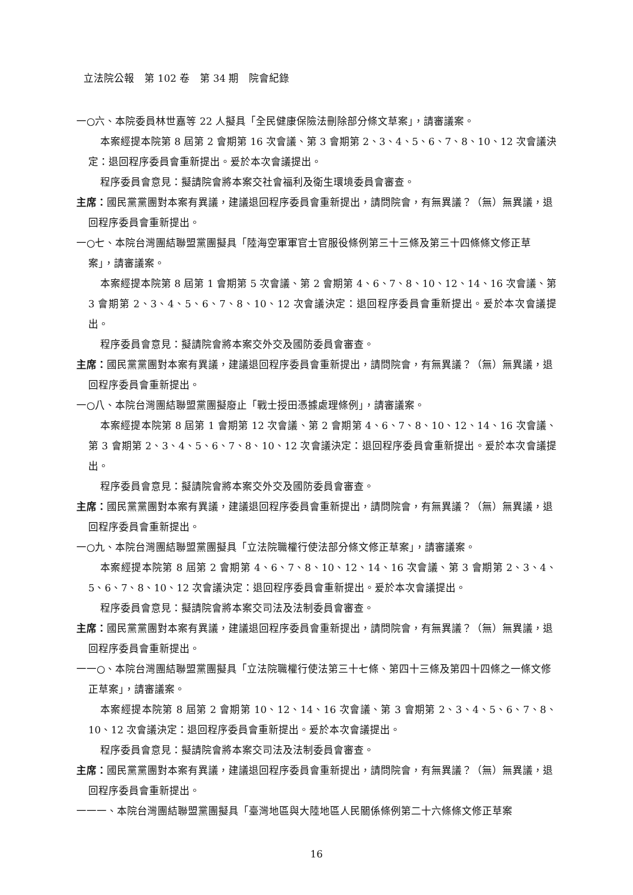立法院公報　第 102 卷　第 34 期　院會紀錄
一○六、本院委員林世嘉等 22 人擬具「全民健康保險法刪除部分條文草案」，請審議案。
本案經提本院第 8 屆第 2 會期第 16 次會議、第 3 會期第 2、3、4、5、6、7、8、10、12 次會議決定：退回程序委員會重新提出。爰於本次會議提出。
程序委員會意見：擬請院會將本案交社會福利及衛生環境委員會審查。
主席：國民黨黨團對本案有異議，建議退回程序委員會重新提出，請問院會，有無異議？（無）無異議，退回程序委員會重新提出。
一○七、本院台灣團結聯盟黨團擬具「陸海空軍軍官士官服役條例第三十三條及第三十四條條文修正草案」，請審議案。
本案經提本院第 8 屆第 1 會期第 5 次會議、第 2 會期第 4、6、7、8、10、12、14、16 次會議、第 3 會期第 2、3、4、5、6、7、8、10、12 次會議決定：退回程序委員會重新提出。爰於本次會議提出。
程序委員會意見：擬請院會將本案交外交及國防委員會審查。
主席：國民黨黨團對本案有異議，建議退回程序委員會重新提出，請問院會，有無異議？（無）無異議，退回程序委員會重新提出。
一○八、本院台灣團結聯盟黨團擬廢止「戰士授田憑據處理條例」，請審議案。
本案經提本院第 8 屆第 1 會期第 12 次會議、第 2 會期第 4、6、7、8、10、12、14、16 次會議、第 3 會期第 2、3、4、5、6、7、8、10、12 次會議決定：退回程序委員會重新提出。爰於本次會議提出。
程序委員會意見：擬請院會將本案交外交及國防委員會審查。
主席：國民黨黨團對本案有異議，建議退回程序委員會重新提出，請問院會，有無異議？（無）無異議，退回程序委員會重新提出。
一○九、本院台灣團結聯盟黨團擬具「立法院職權行使法部分條文修正草案」，請審議案。
本案經提本院第 8 屆第 2 會期第 4、6、7、8、10、12、14、16 次會議、第 3 會期第 2、3、4、5、6、7、8、10、12 次會議決定：退回程序委員會重新提出。爰於本次會議提出。
程序委員會意見：擬請院會將本案交司法及法制委員會審查。
主席：國民黨黨團對本案有異議，建議退回程序委員會重新提出，請問院會，有無異議？（無）無異議，退回程序委員會重新提出。
一一○、本院台灣團結聯盟黨團擬具「立法院職權行使法第三十七條、第四十三條及第四十四條之一條文修正草案」，請審議案。
本案經提本院第 8 屆第 2 會期第 10、12、14、16 次會議、第 3 會期第 2、3、4、5、6、7、8、10、12 次會議決定：退回程序委員會重新提出。爰於本次會議提出。
程序委員會意見：擬請院會將本案交司法及法制委員會審查。
主席：國民黨黨團對本案有異議，建議退回程序委員會重新提出，請問院會，有無異議？（無）無異議，退回程序委員會重新提出。
一一一、本院台灣團結聯盟黨團擬具「臺灣地區與大陸地區人民關係條例第二十六條條文修正草案
16